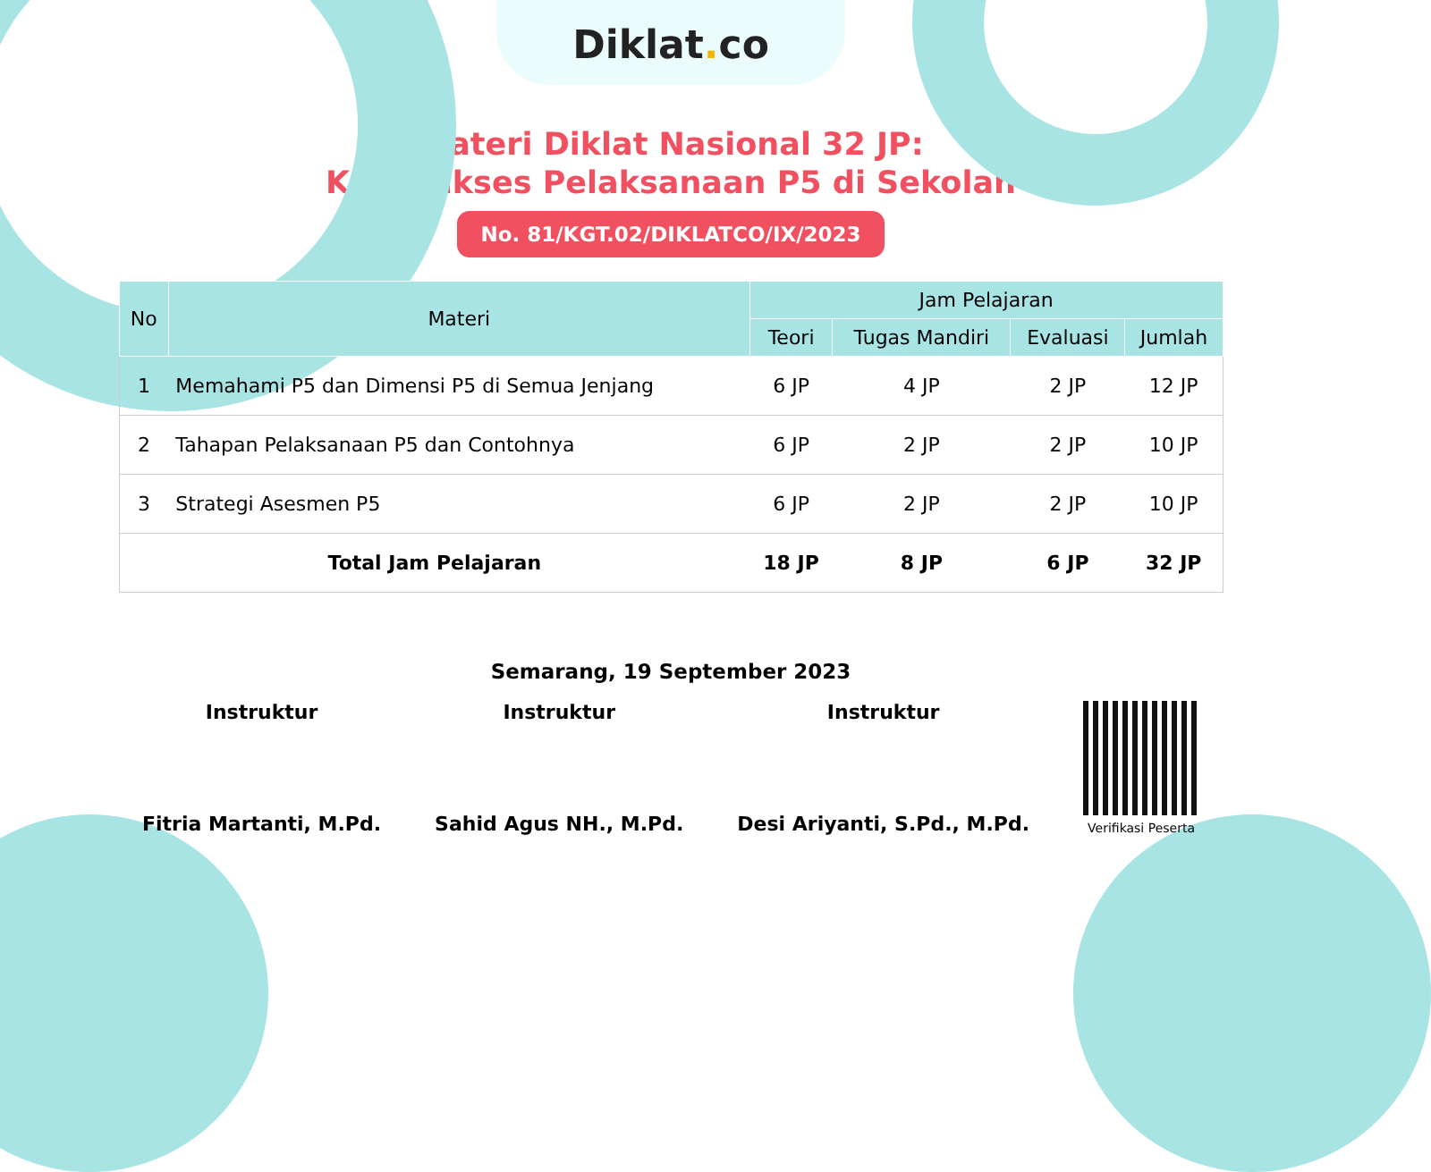Diklat. co
Materi Diklat Nasional 32 JP:
Kiat Sukses Pelaksanaan P5 di Sekolah
No. 81/KGT.02/DIKLATCO/IX/2023
| No | Materi | Jam Pelajaran | | | |
| --- | --- | --- | --- | --- | --- |
| | | Teori | Tugas Mandiri | Evaluasi | Jumlah |
| 1 | Memahami P5 dan Dimensi P5 di Semua Jenjang | 6 JP | 4 JP | 2 JP | 12 JP |
| 2 | Tahapan Pelaksanaan P5 dan Contohnya | 6 JP | 2 JP | 2 JP | 10 JP |
| 3 | Strategi Asesmen P5 | 6 JP | 2 JP | 2 JP | 10 JP |
| Total Jam Pelajaran | | 18 JP | 8 JP | 6 JP | 32 JP |
Semarang, 19 September 2023
Instruktur
Fitria Martanti, M.Pd.
Instruktur
Sahid Agus NH., M.Pd.
Instruktur
Desi Ariyanti, S.Pd., M.Pd.
Verifikasi Peserta